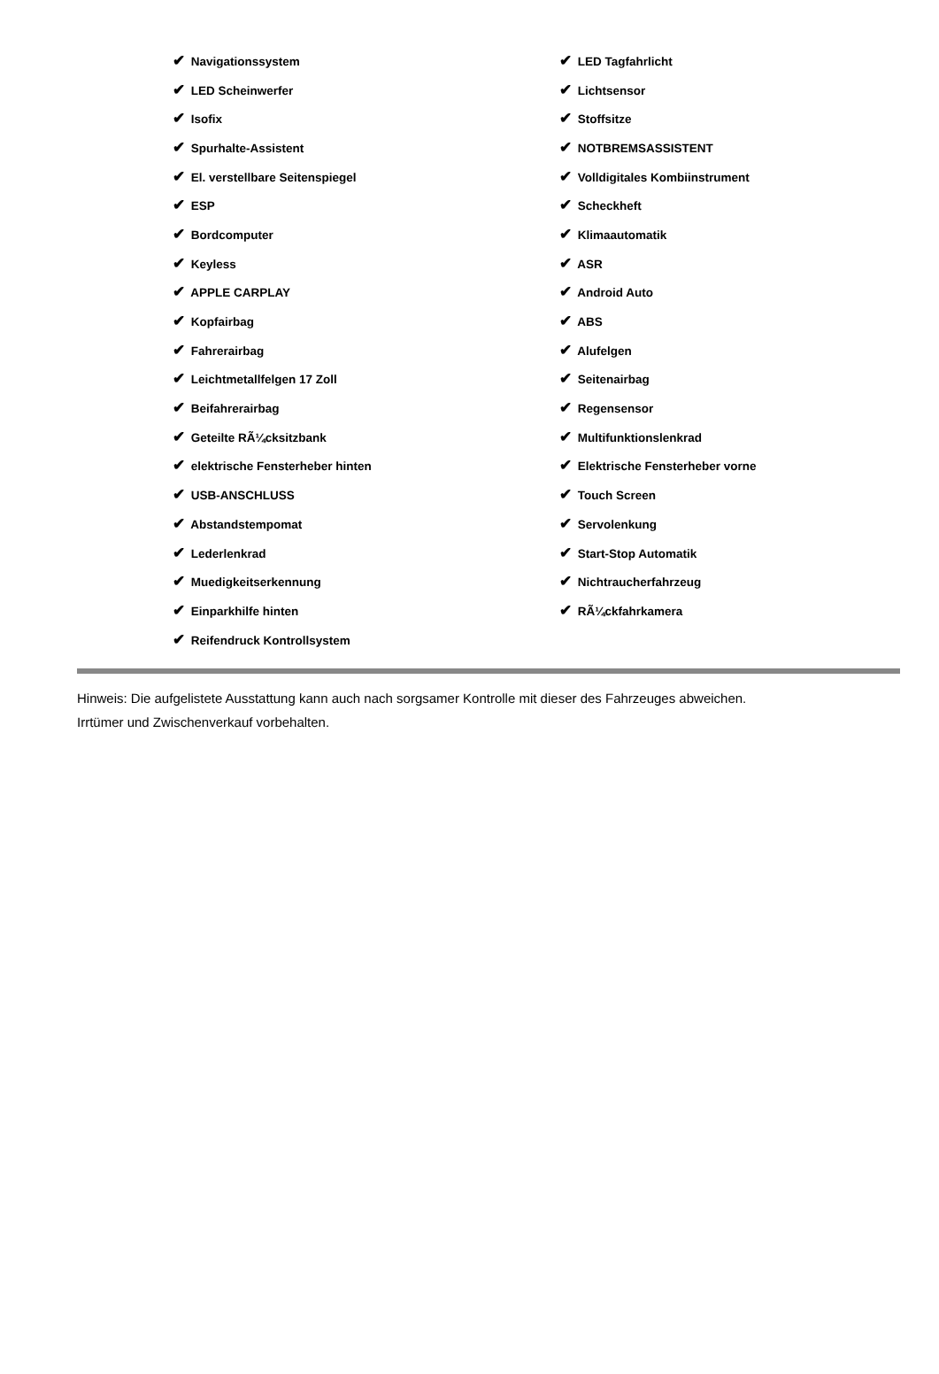| ✔ Navigationssystem | ✔ LED Tagfahrlicht |
| ✔ LED Scheinwerfer | ✔ Lichtsensor |
| ✔ Isofix | ✔ Stoffsitze |
| ✔ Spurhalte-Assistent | ✔ NOTBREMSASSISTENT |
| ✔ El. verstellbare Seitenspiegel | ✔ Volldigitales Kombiinstrument |
| ✔ ESP | ✔ Scheckheft |
| ✔ Bordcomputer | ✔ Klimaautomatik |
| ✔ Keyless | ✔ ASR |
| ✔ APPLE CARPLAY | ✔ Android Auto |
| ✔ Kopfairbag | ✔ ABS |
| ✔ Fahrerairbag | ✔ Alufelgen |
| ✔ Leichtmetallfelgen 17 Zoll | ✔ Seitenairbag |
| ✔ Beifahrerairbag | ✔ Regensensor |
| ✔ Geteilte RÃ¼cksitzbank | ✔ Multifunktionslenkrad |
| ✔ elektrische Fensterheber hinten | ✔ Elektrische Fensterheber vorne |
| ✔ USB-ANSCHLUSS | ✔ Touch Screen |
| ✔ Abstandstempomat | ✔ Servolenkung |
| ✔ Lederlenkrad | ✔ Start-Stop Automatik |
| ✔ Muedigkeitserkennung | ✔ Nichtraucherfahrzeug |
| ✔ Einparkhilfe hinten | ✔ RÃ¼ckfahrkamera |
| ✔ Reifendruck Kontrollsystem | |
Hinweis: Die aufgelistete Ausstattung kann auch nach sorgsamer Kontrolle mit dieser des Fahrzeuges abweichen. Irrtümer und Zwischenverkauf vorbehalten.